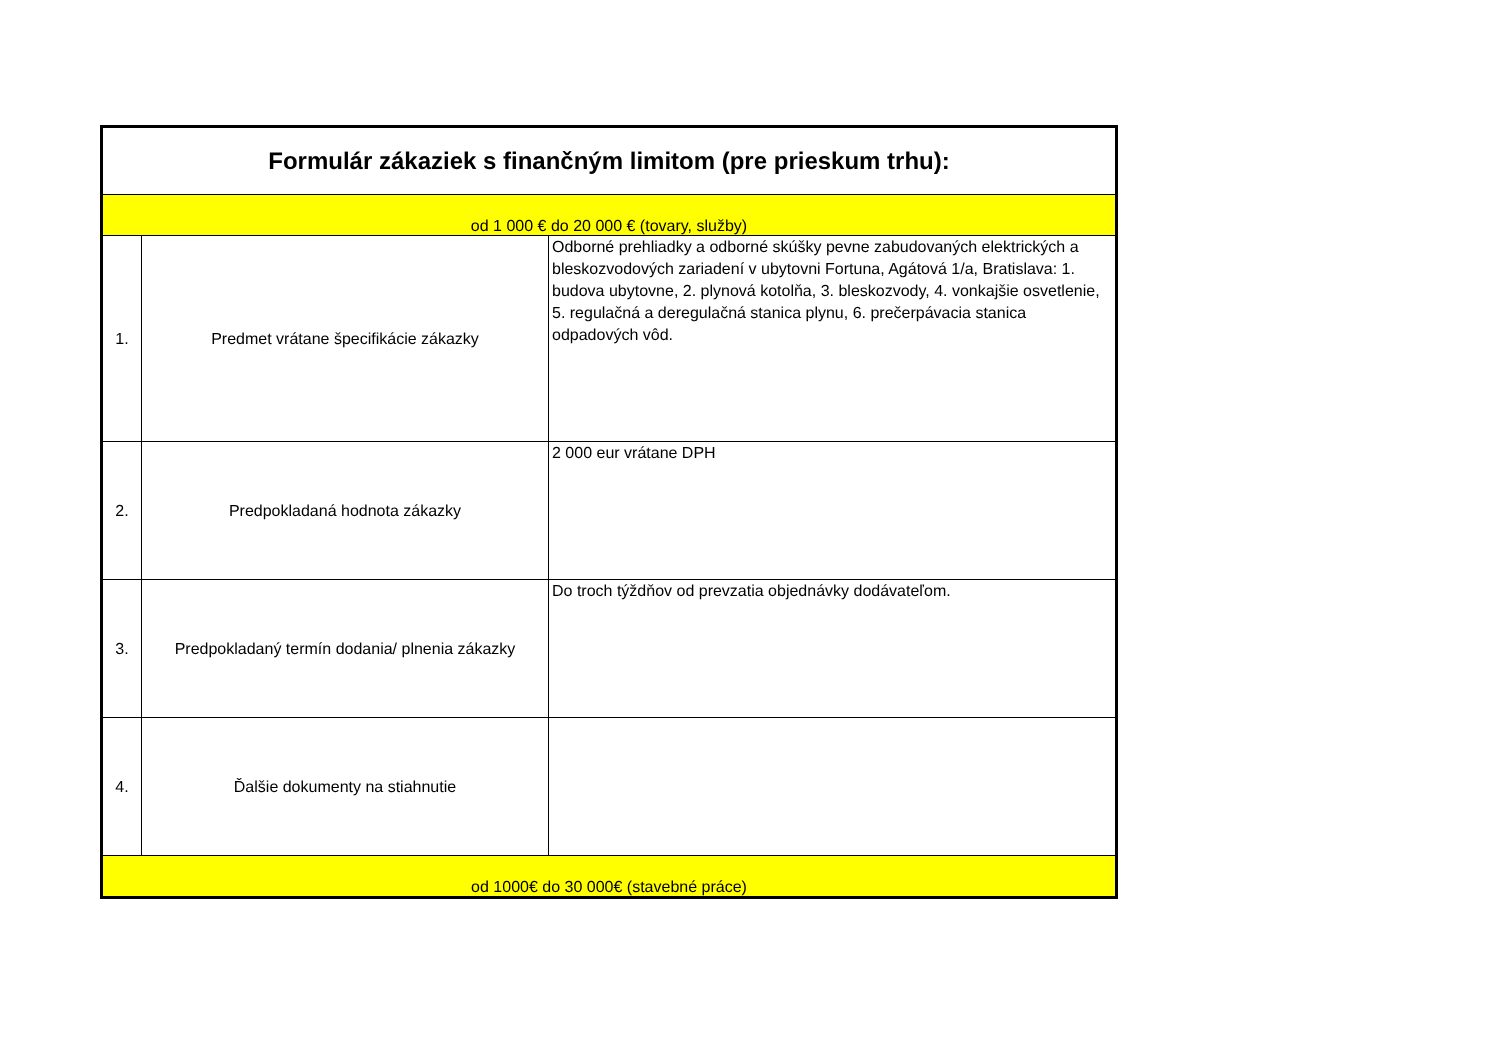| Formulár zákaziek s finančným limitom (pre prieskum trhu): | | |
| od 1 000 € do 20 000 € (tovary, služby) | | |
| 1. | Predmet vrátane špecifikácie zákazky | Odborné prehliadky a odborné skúšky pevne zabudovaných elektrických a bleskozvodových zariadení v ubytovni Fortuna, Agátová 1/a, Bratislava: 1. budova ubytovne, 2. plynová kotolňa, 3. bleskozvody, 4. vonkajšie osvetlenie, 5. regulačná a deregulačná stanica plynu, 6. prečerpávacia stanica odpadových vôd. |
| 2. | Predpokladaná hodnota zákazky | 2 000 eur vrátane DPH |
| 3. | Predpokladaný termín dodania/ plnenia zákazky | Do troch týždňov od prevzatia objednávky dodávateľom. |
| 4. | Ďalšie dokumenty na stiahnutie | |
| od 1000€ do 30 000€ (stavebné práce) | | |